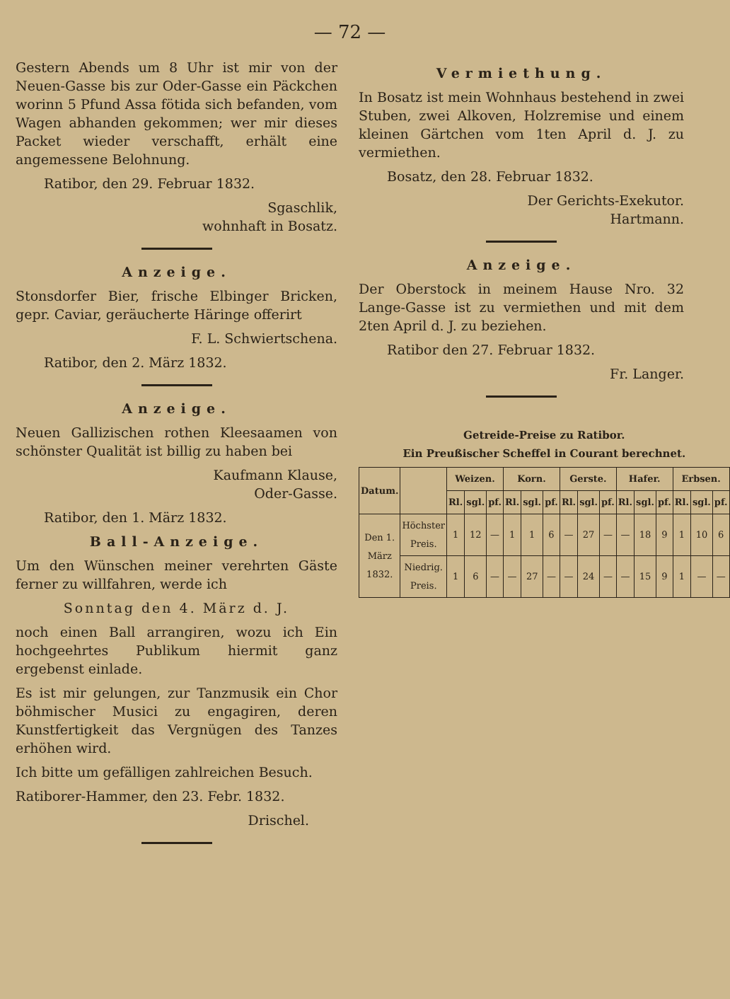— 72 —
Gestern Abends um 8 Uhr ist mir von der Neuen-Gasse bis zur Oder-Gasse ein Päckchen worinn 5 Pfund Assa fötida sich befanden, vom Wagen abhanden gekommen; wer mir dieses Packet wieder verschafft, erhält eine angemessene Belohnung.
Ratibor, den 29. Februar 1832.
Sgaschlik,
wohnhaft in Bosatz.
Anzeige.
Stonsdorfer Bier, frische Elbinger Bricken, gepr. Caviar, geräucherte Häringe offerirt
F. L. Schwiertschena.
Ratibor, den 2. März 1832.
Anzeige.
Neuen Gallizischen rothen Kleesaamen von schönster Qualität ist billig zu haben bei
Kaufmann Klause,
Oder-Gasse.
Ratibor, den 1. März 1832.
Ball-Anzeige.
Um den Wünschen meiner verehrten Gäste ferner zu willfahren, werde ich
Sonntag den 4. März d. J.
noch einen Ball arrangiren, wozu ich Ein hochgeehrtes Publikum hiermit ganz ergebenst einlade.
Es ist mir gelungen, zur Tanzmusik ein Chor böhmischer Musici zu engagiren, deren Kunstfertigkeit das Vergnügen des Tanzes erhöhen wird.
Ich bitte um gefälligen zahlreichen Besuch.
Ratiborer-Hammer, den 23. Febr. 1832.
Drischel.
Vermiethung.
In Bosatz ist mein Wohnhaus bestehend in zwei Stuben, zwei Alkoven, Holzremise und einem kleinen Gärtchen vom 1ten April d. J. zu vermiethen.
Bosatz, den 28. Februar 1832.
Der Gerichts-Exekutor.
Hartmann.
Anzeige.
Der Oberstock in meinem Hause Nro. 32 Lange-Gasse ist zu vermiethen und mit dem 2ten April d. J. zu beziehen.
Ratibor den 27. Februar 1832.
Fr. Langer.
Getreide-Preise zu Ratibor. Ein Preußischer Scheffel in Courant berechnet.
| Datum. | | Weizen. | | | Korn. | | | Gerste. | | | Hafer. | | | Erbsen. | | |
| --- | --- | --- | --- | --- | --- | --- | --- | --- | --- | --- | --- | --- | --- | --- | --- | --- |
| | | Rl. | sgl. | pf. | Rl. | sgl. | pf. | Rl. | sgl. | pf. | Rl. | sgl. | pf. | Rl. | sgl. | pf. |
| Den 1. März 1832. | Höchster Preis. | 1 | 12 | — | 1 | 1 | 6 | — | 27 | — | — | 18 | 9 | 1 | 10 | 6 |
| | Niedrig. Preis. | 1 | 6 | — | — | 27 | — | — | 24 | — | — | 15 | 9 | 1 | — | — |